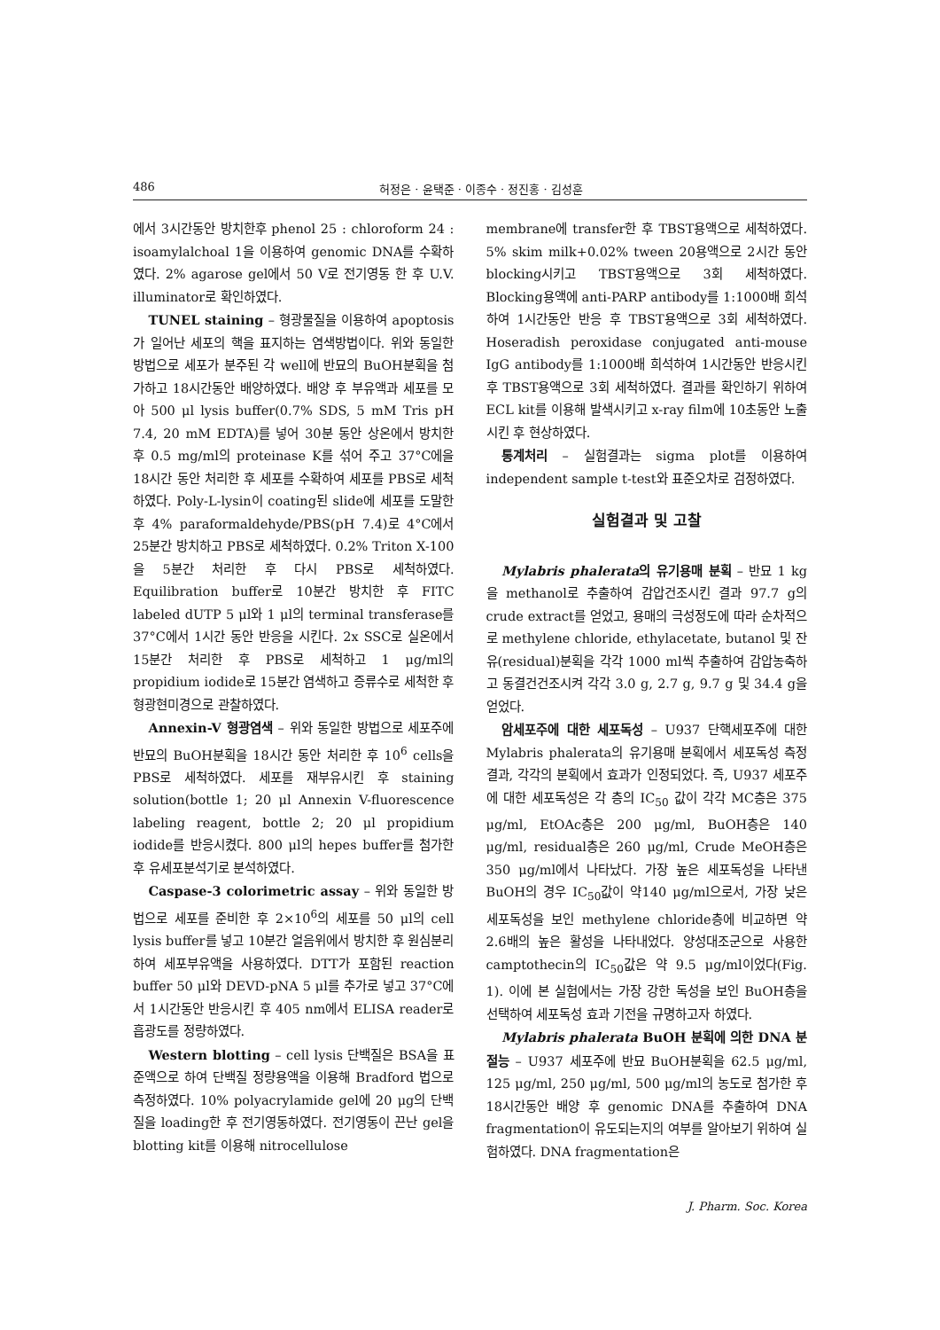486 허정은 · 윤택준 · 이종수 · 정진홍 · 김성훈
에서 3시간동안 방치한후 phenol 25 : chloroform 24 : isoamylalchoal 1을 이용하여 genomic DNA를 수확하였다. 2% agarose gel에서 50 V로 전기영동 한 후 U.V. illuminator로 확인하였다.
TUNEL staining – 형광물질을 이용하여 apoptosis가 일어난 세포의 핵을 표지하는 염색방법이다. 위와 동일한 방법으로 세포가 분주된 각 well에 반묘의 BuOH분획을 첨가하고 18시간동안 배양하였다. 배양 후 부유액과 세포를 모아 500 μl lysis buffer(0.7% SDS, 5 mM Tris pH 7.4, 20 mM EDTA)를 넣어 30분 동안 상온에서 방치한 후 0.5 mg/ml의 proteinase K를 섞어 주고 37°C에을 18시간 동안 처리한 후 세포를 수확하여 세포를 PBS로 세척하였다. Poly-L-lysin이 coating된 slide에 세포를 도말한 후 4% paraformaldehyde/PBS(pH 7.4)로 4°C에서 25분간 방치하고 PBS로 세척하였다. 0.2% Triton X-100을 5분간 처리한 후 다시 PBS로 세척하였다. Equilibration buffer로 10분간 방치한 후 FITC labeled dUTP 5 μl와 1 μl의 terminal transferase를 37°C에서 1시간 동안 반응을 시킨다. 2x SSC로 실온에서 15분간 처리한 후 PBS로 세척하고 1 μg/ml의 propidium iodide로 15분간 염색하고 증류수로 세척한 후 형광현미경으로 관찰하였다.
Annexin-V 형광염색 – 위와 동일한 방법으로 세포주에 반묘의 BuOH분획을 18시간 동안 처리한 후 10<sup>6</sup> cells을 PBS로 세척하였다. 세포를 재부유시킨 후 staining solution(bottle 1; 20 μl Annexin V-fluorescence labeling reagent, bottle 2; 20 μl propidium iodide를 반응시켰다. 800 μl의 hepes buffer를 첨가한 후 유세포분석기로 분석하였다.
Caspase-3 colorimetric assay – 위와 동일한 방법으로 세포를 준비한 후 2×10<sup>6</sup>의 세포를 50 μl의 cell lysis buffer를 넣고 10분간 얼음위에서 방치한 후 원심분리하여 세포부유액을 사용하였다. DTT가 포함된 reaction buffer 50 μl와 DEVD-pNA 5 μl를 추가로 넣고 37°C에서 1시간동안 반응시킨 후 405 nm에서 ELISA reader로 흡광도를 정량하였다.
Western blotting – cell lysis 단백질은 BSA을 표준액으로 하여 단백질 정량용액을 이용해 Bradford 법으로 측정하였다. 10% polyacrylamide gel에 20 μg의 단백질을 loading한 후 전기영동하였다. 전기영동이 끈난 gel을 blotting kit를 이용해 nitrocellulose
membrane에 transfer한 후 TBST용액으로 세척하였다. 5% skim milk+0.02% tween 20용액으로 2시간 동안 blocking시키고 TBST용액으로 3회 세척하였다. Blocking용액에 anti-PARP antibody를 1:1000배 희석하여 1시간동안 반응 후 TBST용액으로 3회 세척하였다. Hoseradish peroxidase conjugated anti-mouse IgG antibody를 1:1000배 희석하여 1시간동안 반응시킨 후 TBST용액으로 3회 세척하였다. 결과를 확인하기 위하여 ECL kit를 이용해 발색시키고 x-ray film에 10초동안 노출시킨 후 현상하였다.
통계처리 – 실험결과는 sigma plot를 이용하여 independent sample t-test와 표준오차로 검정하였다.
실험결과 및 고찰
Mylabris phalerata의 유기용매 분획 – 반묘 1 kg을 methanol로 추출하여 감압건조시킨 결과 97.7 g의 crude extract를 얻었고, 용매의 극성정도에 따라 순차적으로 methylene chloride, ethylacetate, butanol 및 잔유(residual)분획을 각각 1000 ml씩 추출하여 감압농축하고 동결건건조시켜 각각 3.0 g, 2.7 g, 9.7 g 및 34.4 g을 얻었다.
암세포주에 대한 세포독성 – U937 단핵세포주에 대한 Mylabris phalerata의 유기용매 분획에서 세포독성 측정결과, 각각의 분획에서 효과가 인정되었다. 즉, U937 세포주에 대한 세포독성은 각 층의 IC<sub>50</sub> 값이 각각 MC층은 375 μg/ml, EtOAc층은 200 μg/ml, BuOH층은 140 μg/ml, residual층은 260 μg/ml, Crude MeOH층은 350 μg/ml에서 나타났다. 가장 높은 세포독성을 나타낸 BuOH의 경우 IC<sub>50</sub>값이 약140 μg/ml으로서, 가장 낮은 세포독성을 보인 methylene chloride층에 비교하면 약 2.6배의 높은 활성을 나타내었다. 양성대조군으로 사용한 camptothecin의 IC<sub>50</sub>값은 약 9.5 μg/ml이었다(Fig. 1). 이에 본 실험에서는 가장 강한 독성을 보인 BuOH층을 선택하여 세포독성 효과 기전을 규명하고자 하였다.
Mylabris phalerata BuOH 분획에 의한 DNA 분절능 – U937 세포주에 반묘 BuOH분획을 62.5 μg/ml, 125 μg/ml, 250 μg/ml, 500 μg/ml의 농도로 첨가한 후 18시간동안 배양 후 genomic DNA를 추출하여 DNA fragmentation이 유도되는지의 여부를 알아보기 위하여 실험하였다. DNA fragmentation은
J. Pharm. Soc. Korea